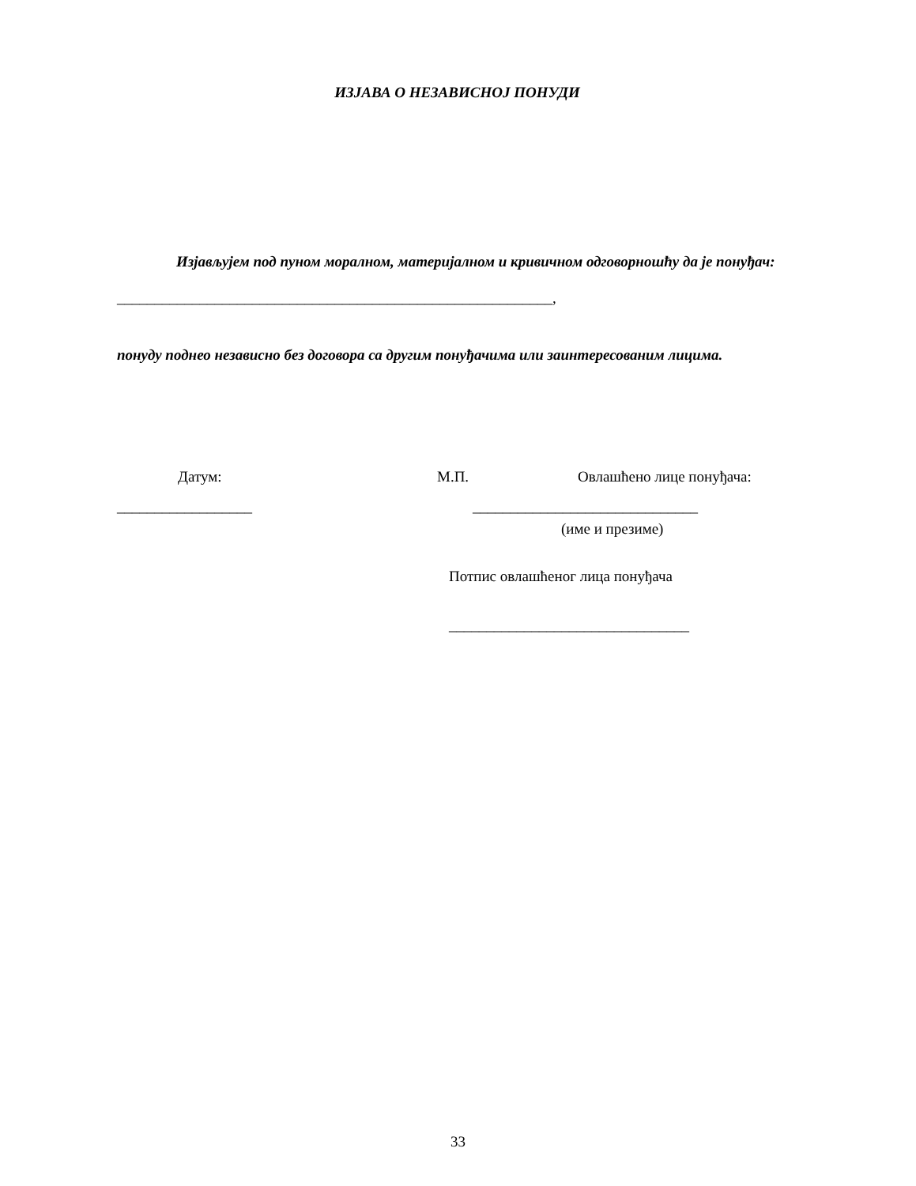ИЗЈАВА О НЕЗАВИСНОЈ ПОНУДИ
Изјављујем под пуном моралном, материјалном и кривичном одговорношћу да је понуђач:
__________________________________________________________,
понуду поднео независно без договора са другим понуђачима или заинтересованим лицима.
Датум: М.П. Овлашћено лице понуђача:
__________________ ______________________________
(име и презиме)
Потпис овлашћеног лица понуђача
________________________________
33